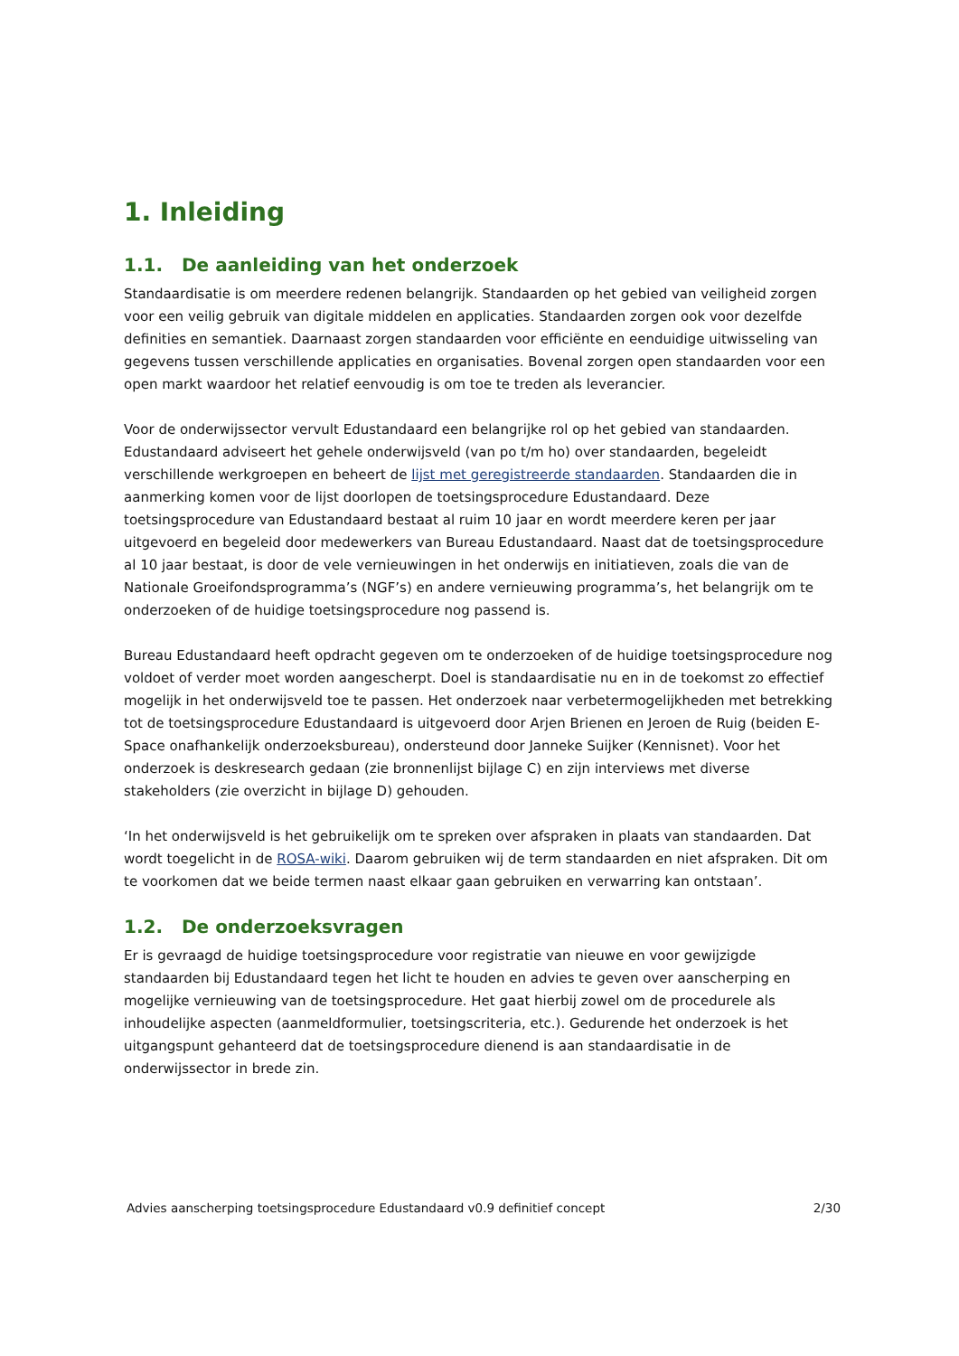1. Inleiding
1.1. De aanleiding van het onderzoek
Standaardisatie is om meerdere redenen belangrijk. Standaarden op het gebied van veiligheid zorgen voor een veilig gebruik van digitale middelen en applicaties. Standaarden zorgen ook voor dezelfde definities en semantiek. Daarnaast zorgen standaarden voor efficiënte en eenduidige uitwisseling van gegevens tussen verschillende applicaties en organisaties. Bovenal zorgen open standaarden voor een open markt waardoor het relatief eenvoudig is om toe te treden als leverancier.
Voor de onderwijssector vervult Edustandaard een belangrijke rol op het gebied van standaarden. Edustandaard adviseert het gehele onderwijsveld (van po t/m ho) over standaarden, begeleidt verschillende werkgroepen en beheert de lijst met geregistreerde standaarden. Standaarden die in aanmerking komen voor de lijst doorlopen de toetsingsprocedure Edustandaard. Deze toetsingsprocedure van Edustandaard bestaat al ruim 10 jaar en wordt meerdere keren per jaar uitgevoerd en begeleid door medewerkers van Bureau Edustandaard. Naast dat de toetsingsprocedure al 10 jaar bestaat, is door de vele vernieuwingen in het onderwijs en initiatieven, zoals die van de Nationale Groeifondsprogramma’s (NGF’s) en andere vernieuwing programma’s, het belangrijk om te onderzoeken of de huidige toetsingsprocedure nog passend is.
Bureau Edustandaard heeft opdracht gegeven om te onderzoeken of de huidige toetsingsprocedure nog voldoet of verder moet worden aangescherpt. Doel is standaardisatie nu en in de toekomst zo effectief mogelijk in het onderwijsveld toe te passen. Het onderzoek naar verbetermogelijkheden met betrekking tot de toetsingsprocedure Edustandaard is uitgevoerd door Arjen Brienen en Jeroen de Ruig (beiden E-Space onafhankelijk onderzoeksbureau), ondersteund door Janneke Suijker (Kennisnet). Voor het onderzoek is deskresearch gedaan (zie bronnenlijst bijlage C) en zijn interviews met diverse stakeholders (zie overzicht in bijlage D) gehouden.
‘In het onderwijsveld is het gebruikelijk om te spreken over afspraken in plaats van standaarden. Dat wordt toegelicht in de ROSA-wiki. Daarom gebruiken wij de term standaarden en niet afspraken. Dit om te voorkomen dat we beide termen naast elkaar gaan gebruiken en verwarring kan ontstaan’.
1.2. De onderzoeksvragen
Er is gevraagd de huidige toetsingsprocedure voor registratie van nieuwe en voor gewijzigde standaarden bij Edustandaard tegen het licht te houden en advies te geven over aanscherping en mogelijke vernieuwing van de toetsingsprocedure. Het gaat hierbij zowel om de procedurele als inhoudelijke aspecten (aanmeldformulier, toetsingscriteria, etc.). Gedurende het onderzoek is het uitgangspunt gehanteerd dat de toetsingsprocedure dienend is aan standaardisatie in de onderwijssector in brede zin.
Advies aanscherping toetsingsprocedure Edustandaard v0.9 definitief concept 2/30